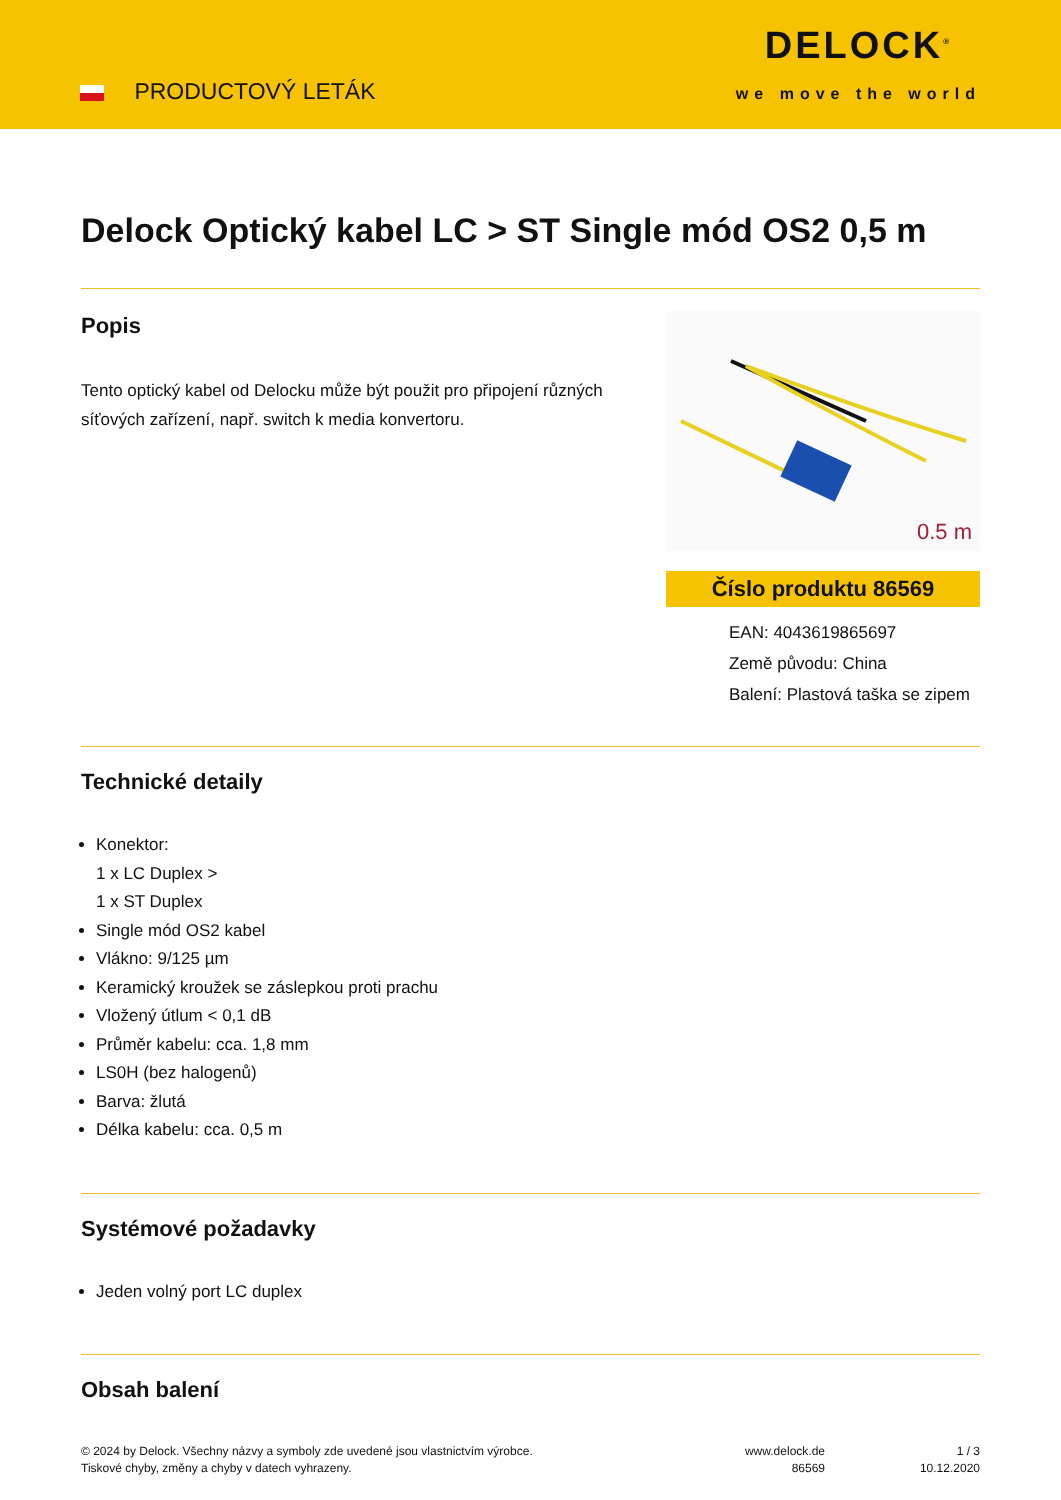PRODUCTOVÝ LETÁK
DELOCK<sup>®</sup>
we move the world
Delock Optický kabel LC > ST Single mód OS2 0,5 m
Popis
Tento optický kabel od Delocku může být použit pro připojení různých síťových zařízení, např. switch k media konvertoru.
0.5 m
Číslo produktu 86569
EAN: 4043619865697
Země původu: China
Balení: Plastová taška se zipem
Technické detaily
Konektor:
1 x LC Duplex >
1 x ST Duplex
Single mód OS2 kabel
Vlákno: 9/125 µm
Keramický kroužek se záslepkou proti prachu
Vložený útlum < 0,1 dB
Průměr kabelu: cca. 1,8 mm
LS0H (bez halogenů)
Barva: žlutá
Délka kabelu: cca. 0,5 m
Systémové požadavky
Jeden volný port LC duplex
Obsah balení
© 2024 by Delock. Všechny názvy a symboly zde uvedené jsou vlastnictvím výrobce.
Tiskové chyby, změny a chyby v datech vyhrazeny.
www.delock.de
86569
1 / 3
10.12.2020